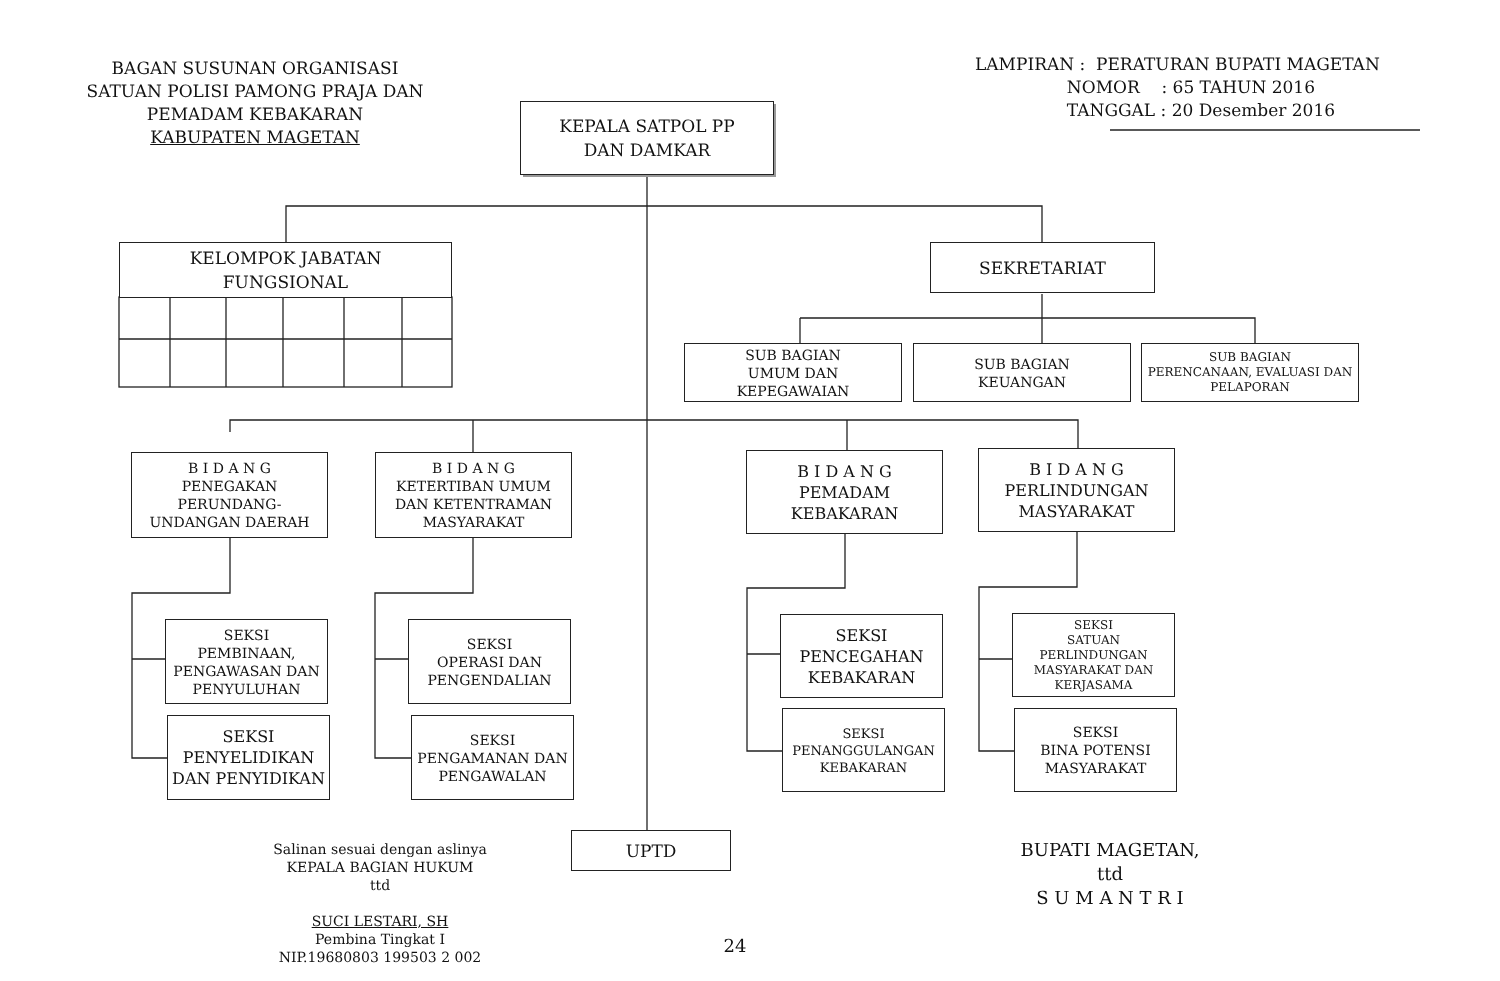BAGAN SUSUNAN ORGANISASI
SATUAN POLISI PAMONG PRAJA DAN
PEMADAM KEBAKARAN
KABUPATEN MAGETAN
LAMPIRAN : PERATURAN BUPATI MAGETAN
NOMOR : 65 TAHUN 2016
TANGGAL : 20 Desember 2016
KEPALA SATPOL PP
DAN DAMKAR
KELOMPOK JABATAN
FUNGSIONAL
SEKRETARIAT
SUB BAGIAN
UMUM DAN
KEPEGAWAIAN
SUB BAGIAN
KEUANGAN
SUB BAGIAN
PERENCANAAN, EVALUASI DAN
PELAPORAN
B I D A N G
PENEGAKAN
PERUNDANG-
UNDANGAN DAERAH
B I D A N G
KETERTIBAN UMUM
DAN KETENTRAMAN
MASYARAKAT
B I D A N G
PEMADAM
KEBAKARAN
B I D A N G
PERLINDUNGAN
MASYARAKAT
SEKSI
PEMBINAAN,
PENGAWASAN DAN
PENYULUHAN
SEKSI
PENYELIDIKAN
DAN PENYIDIKAN
SEKSI
OPERASI DAN
PENGENDALIAN
SEKSI
PENGAMANAN DAN
PENGAWALAN
SEKSI
PENCEGAHAN
KEBAKARAN
SEKSI
PENANGGULANGAN
KEBAKARAN
SEKSI
SATUAN
PERLINDUNGAN
MASYARAKAT DAN
KERJASAMA
SEKSI
BINA POTENSI
MASYARAKAT
UPTD
Salinan sesuai dengan aslinya
KEPALA BAGIAN HUKUM
ttd
SUCI LESTARI, SH
Pembina Tingkat I
NIP.19680803 199503 2 002
BUPATI MAGETAN,
ttd
S U M A N T R I
24